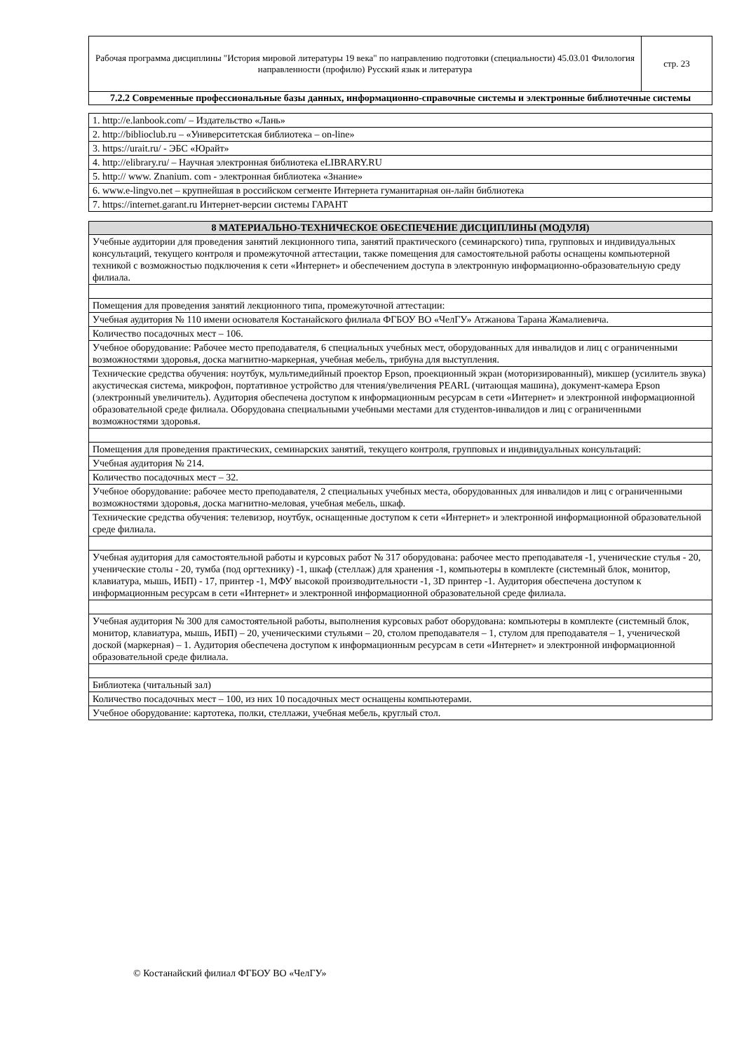| Рабочая программа дисциплины "История мировой литературы 19 века" по направлению подготовки (специальности) 45.03.01 Филология направленности (профилю) Русский язык и литература | стр. 23 |
| 7.2.2 Современные профессиональные базы данных, информационно-справочные системы и электронные библиотечные системы | |
| 1. http://e.lanbook.com/ – Издательство «Лань» |
| 2. http://biblioclub.ru – «Университетская библиотека – on-line» |
| 3. https://urait.ru/ - ЭБС «Юрайт» |
| 4. http://elibrary.ru/ – Научная электронная библиотека eLIBRARY.RU |
| 5. http:// www. Znanium. com - электронная библиотека «Знание» |
| 6. www.e-lingvo.net – крупнейшая в российском сегменте Интернета гуманитарная он-лайн библиотека |
| 7. https://internet.garant.ru Интернет-версии системы ГАРАНТ |
| 8 МАТЕРИАЛЬНО-ТЕХНИЧЕСКОЕ ОБЕСПЕЧЕНИЕ ДИСЦИПЛИНЫ (МОДУЛЯ) |
| --- |
| Учебные аудитории для проведения занятий лекционного типа, занятий практического (семинарского) типа, групповых и индивидуальных консультаций, текущего контроля и промежуточной аттестации, также помещения для самостоятельной работы оснащены компьютерной техникой с возможностью подключения к сети «Интернет» и обеспечением доступа в электронную информационно-образовательную среду филиала. |
| Помещения для проведения занятий лекционного типа, промежуточной аттестации: |
| Учебная аудитория № 110 имени основателя Костанайского филиала ФГБОУ ВО «ЧелГУ» Атжанова Тарана Жамалиевича. |
| Количество посадочных мест – 106. |
| Учебное оборудование: Рабочее место преподавателя, 6 специальных учебных мест, оборудованных для инвалидов и лиц с ограниченными возможностями здоровья, доска магнитно-маркерная, учебная мебель, трибуна для выступления. |
| Технические средства обучения: ноутбук, мультимедийный проектор Epson, проекционный экран (моторизированный), микшер (усилитель звука) акустическая система, микрофон, портативное устройство для чтения/увеличения PEARL (читающая машина), документ-камера Epson (электронный увеличитель). Аудитория обеспечена доступом к информационным ресурсам в сети «Интернет» и электронной информационной образовательной среде филиала. Оборудована специальными учебными местами для студентов-инвалидов и лиц с ограниченными возможностями здоровья. |
| Помещения для проведения практических, семинарских занятий, текущего контроля, групповых и индивидуальных консультаций: |
| Учебная аудитория № 214. |
| Количество посадочных мест – 32. |
| Учебное оборудование: рабочее место преподавателя, 2 специальных учебных места, оборудованных для инвалидов и лиц с ограниченными возможностями здоровья, доска магнитно-меловая, учебная мебель, шкаф. |
| Технические средства обучения: телевизор, ноутбук, оснащенные доступом к сети «Интернет» и электронной информационной образовательной среде филиала. |
| Учебная аудитория для самостоятельной работы и курсовых работ № 317 оборудована: рабочее место преподавателя -1, ученические стулья - 20, ученические столы - 20, тумба (под оргтехнику) -1, шкаф (стеллаж) для хранения -1, компьютеры в комплекте (системный блок, монитор, клавиатура, мышь, ИБП) - 17, принтер -1, МФУ высокой производительности -1, 3D принтер -1. Аудитория обеспечена доступом к информационным ресурсам в сети «Интернет» и электронной информационной образовательной среде филиала. |
| Учебная аудитория № 300 для самостоятельной работы, выполнения курсовых работ оборудована: компьютеры в комплекте (системный блок, монитор, клавиатура, мышь, ИБП) – 20, ученическими стульями – 20, столом преподавателя – 1, стулом для преподавателя – 1, ученической доской (маркерная) – 1. Аудитория обеспечена доступом к информационным ресурсам в сети «Интернет» и электронной информационной образовательной среде филиала. |
| Библиотека (читальный зал) |
| Количество посадочных мест – 100, из них 10 посадочных мест оснащены компьютерами. |
| Учебное оборудование: картотека, полки, стеллажи, учебная мебель, круглый стол. |
© Костанайский филиал ФГБОУ ВО «ЧелГУ»